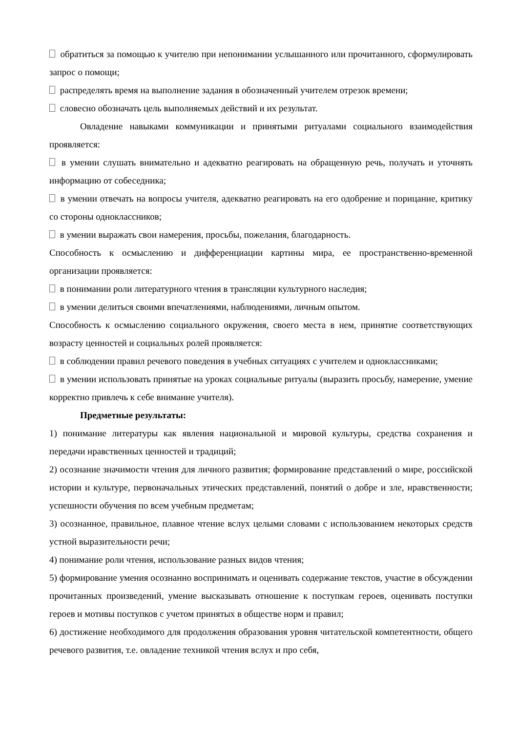обратиться за помощью к учителю при непонимании услышанного или прочитанного, сформулировать запрос о помощи;
распределять время на выполнение задания в обозначенный учителем отрезок времени;
словесно обозначать цель выполняемых действий и их результат.
Овладение навыками коммуникации и принятыми ритуалами социального взаимодействия проявляется:
в умении слушать внимательно и адекватно реагировать на обращенную речь, получать и уточнять информацию от собеседника;
в умении отвечать на вопросы учителя, адекватно реагировать на его одобрение и порицание, критику со стороны одноклассников;
в умении выражать свои намерения, просьбы, пожелания, благодарность.
Способность к осмыслению и дифференциации картины мира, ее пространственно-временной организации проявляется:
в понимании роли литературного чтения в трансляции культурного наследия;
в умении делиться своими впечатлениями, наблюдениями, личным опытом.
Способность к осмыслению социального окружения, своего места в нем, принятие соответствующих возрасту ценностей и социальных ролей проявляется:
в соблюдении правил речевого поведения в учебных ситуациях с учителем и одноклассниками;
в умении использовать принятые на уроках социальные ритуалы (выразить просьбу, намерение, умение корректно привлечь к себе внимание учителя).
Предметные результаты:
1) понимание литературы как явления национальной и мировой культуры, средства сохранения и передачи нравственных ценностей и традиций;
2) осознание значимости чтения для личного развития; формирование представлений о мире, российской истории и культуре, первоначальных этических представлений, понятий о добре и зле, нравственности; успешности обучения по всем учебным предметам;
3) осознанное, правильное, плавное чтение вслух целыми словами с использованием некоторых средств устной выразительности речи;
4) понимание роли чтения, использование разных видов чтения;
5) формирование умения осознанно воспринимать и оценивать содержание текстов, участие в обсуждении прочитанных произведений, умение высказывать отношение к поступкам героев, оценивать поступки героев и мотивы поступков с учетом принятых в обществе норм и правил;
6) достижение необходимого для продолжения образования уровня читательской компетентности, общего речевого развития, т.е. овладение техникой чтения вслух и про себя,